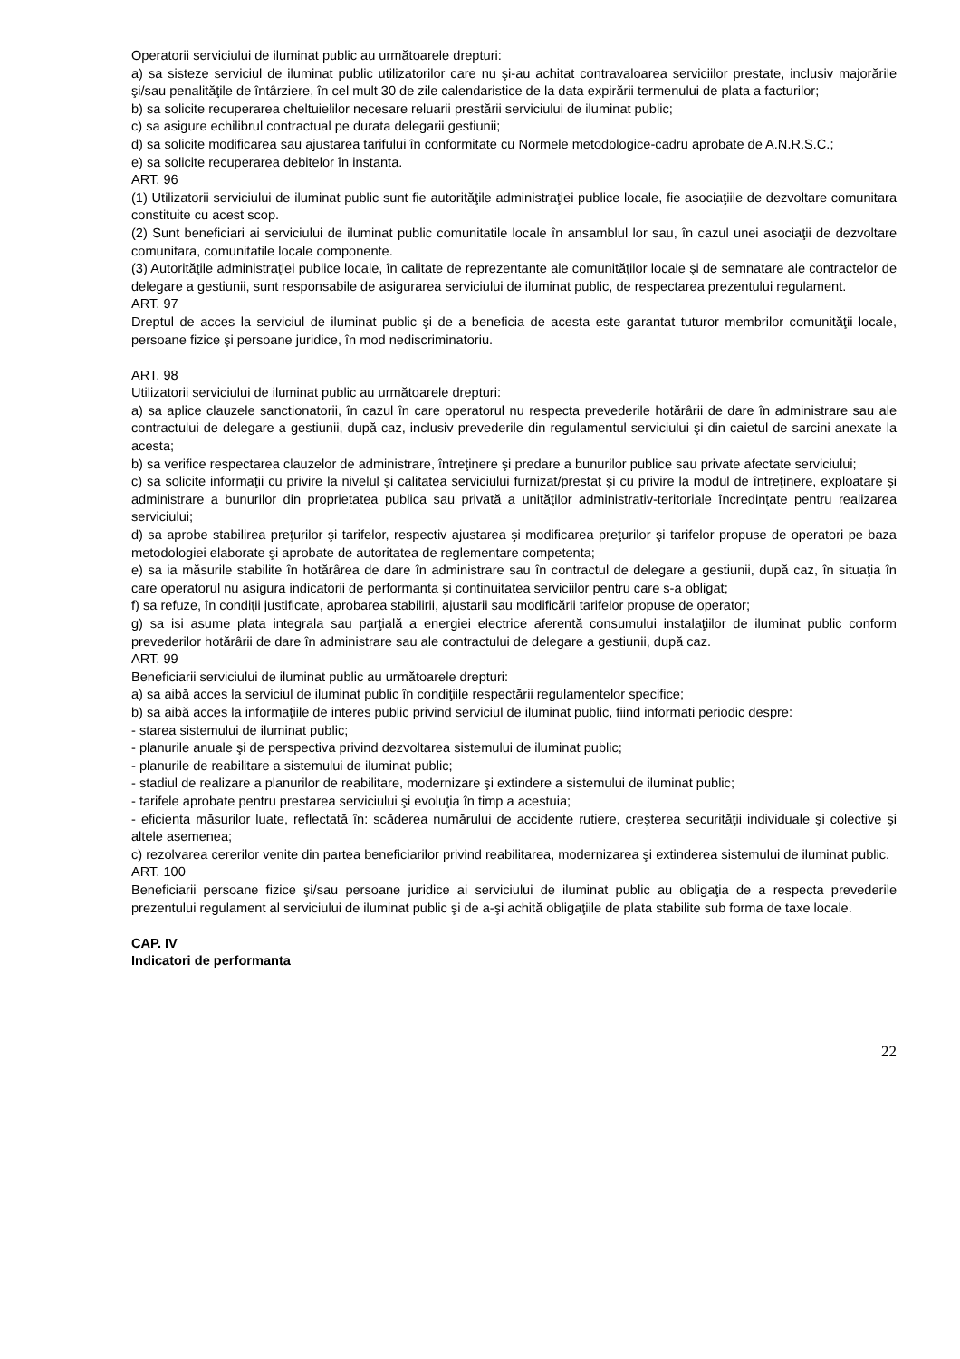Operatorii serviciului de iluminat public au următoarele drepturi:
a) sa sisteze serviciul de iluminat public utilizatorilor care nu şi-au achitat contravaloarea serviciilor prestate, inclusiv majorările şi/sau penalităţile de întârziere, în cel mult 30 de zile calendaristice de la data expirării termenului de plata a facturilor;
b) sa solicite recuperarea cheltuielilor necesare reluarii prestării serviciului de iluminat public;
c) sa asigure echilibrul contractual pe durata delegarii gestiunii;
d) sa solicite modificarea sau ajustarea tarifului în conformitate cu Normele metodologice-cadru aprobate de A.N.R.S.C.;
e) sa solicite recuperarea debitelor în instanta.
ART. 96
(1) Utilizatorii serviciului de iluminat public sunt fie autorităţile administraţiei publice locale, fie asociaţiile de dezvoltare comunitara constituite cu acest scop.
(2) Sunt beneficiari ai serviciului de iluminat public comunitatile locale în ansamblul lor sau, în cazul unei asociaţii de dezvoltare comunitara, comunitatile locale componente.
(3) Autorităţile administraţiei publice locale, în calitate de reprezentante ale comunităţilor locale şi de semnatare ale contractelor de delegare a gestiunii, sunt responsabile de asigurarea serviciului de iluminat public, de respectarea prezentului regulament.
ART. 97
Dreptul de acces la serviciul de iluminat public şi de a beneficia de acesta este garantat tuturor membrilor comunităţii locale, persoane fizice şi persoane juridice, în mod nediscriminatoriu.
ART. 98
Utilizatorii serviciului de iluminat public au următoarele drepturi:
a) sa aplice clauzele sanctionatorii, în cazul în care operatorul nu respecta prevederile hotărârii de dare în administrare sau ale contractului de delegare a gestiunii, după caz, inclusiv prevederile din regulamentul serviciului şi din caietul de sarcini anexate la acesta;
b) sa verifice respectarea clauzelor de administrare, întreţinere şi predare a bunurilor publice sau private afectate serviciului;
c) sa solicite informaţii cu privire la nivelul şi calitatea serviciului furnizat/prestat şi cu privire la modul de întreţinere, exploatare şi administrare a bunurilor din proprietatea publica sau privată a unităţilor administrativ-teritoriale încredinţate pentru realizarea serviciului;
d) sa aprobe stabilirea preţurilor şi tarifelor, respectiv ajustarea şi modificarea preţurilor şi tarifelor propuse de operatori pe baza metodologiei elaborate şi aprobate de autoritatea de reglementare competenta;
e) sa ia măsurile stabilite în hotărârea de dare în administrare sau în contractul de delegare a gestiunii, după caz, în situaţia în care operatorul nu asigura indicatorii de performanta şi continuitatea serviciilor pentru care s-a obligat;
f) sa refuze, în condiţii justificate, aprobarea stabilirii, ajustarii sau modificării tarifelor propuse de operator;
g) sa isi asume plata integrala sau parţială a energiei electrice aferentă consumului instalaţiilor de iluminat public conform prevederilor hotărârii de dare în administrare sau ale contractului de delegare a gestiunii, după caz.
ART. 99
Beneficiarii serviciului de iluminat public au următoarele drepturi:
a) sa aibă acces la serviciul de iluminat public în condiţiile respectării regulamentelor specifice;
b) sa aibă acces la informaţiile de interes public privind serviciul de iluminat public, fiind informati periodic despre:
- starea sistemului de iluminat public;
- planurile anuale şi de perspectiva privind dezvoltarea sistemului de iluminat public;
- planurile de reabilitare a sistemului de iluminat public;
- stadiul de realizare a planurilor de reabilitare, modernizare şi extindere a sistemului de iluminat public;
- tarifele aprobate pentru prestarea serviciului şi evoluţia în timp a acestuia;
- eficienta măsurilor luate, reflectată în: scăderea numărului de accidente rutiere, creşterea securităţii individuale şi colective şi altele asemenea;
c) rezolvarea cererilor venite din partea beneficiarilor privind reabilitarea, modernizarea şi extinderea sistemului de iluminat public.
ART. 100
Beneficiarii persoane fizice şi/sau persoane juridice ai serviciului de iluminat public au obligaţia de a respecta prevederile prezentului regulament al serviciului de iluminat public şi de a-şi achită obligaţiile de plata stabilite sub forma de taxe locale.
CAP. IV
Indicatori de performanta
22